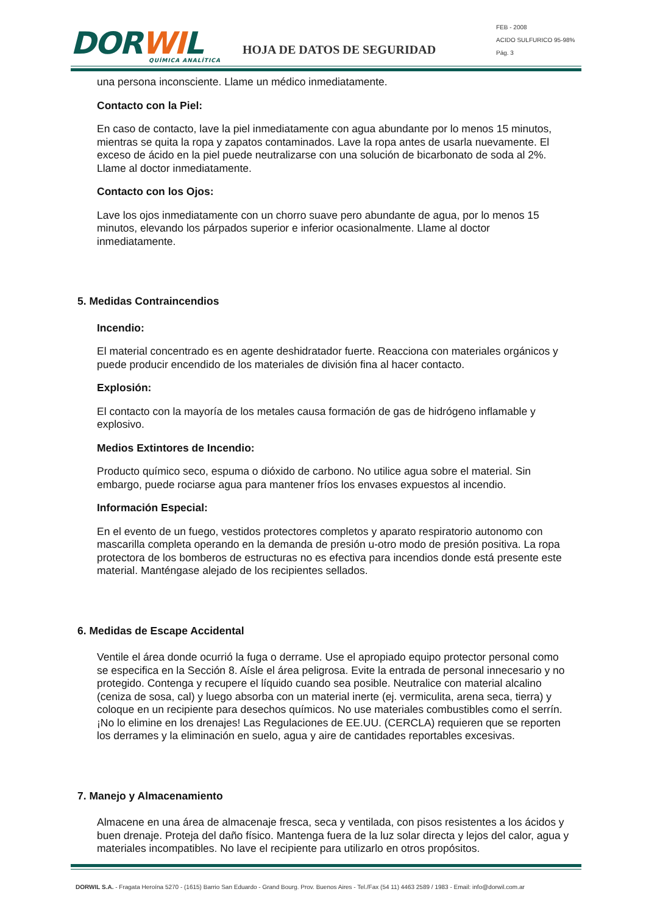DORWIL
QUÍMICA ANALÍTICA
HOJA DE DATOS DE SEGURIDAD
FEB - 2008
ACIDO SULFURICO 95-98%
Pág. 3
una persona inconsciente. Llame un médico inmediatamente.
Contacto con la Piel:
En caso de contacto, lave la piel inmediatamente con agua abundante por lo menos 15 minutos, mientras se quita la ropa y zapatos contaminados. Lave la ropa antes de usarla nuevamente. El exceso de ácido en la piel puede neutralizarse con una solución de bicarbonato de soda al 2%. Llame al doctor inmediatamente.
Contacto con los Ojos:
Lave los ojos inmediatamente con un chorro suave pero abundante de agua, por lo menos 15 minutos, elevando los párpados superior e inferior ocasionalmente. Llame al doctor inmediatamente.
5. Medidas Contraincendios
Incendio:
El material concentrado es en agente deshidratador fuerte. Reacciona con materiales orgánicos y puede producir encendido de los materiales de división fina al hacer contacto.
Explosión:
El contacto con la mayoría de los metales causa formación de gas de hidrógeno inflamable y explosivo.
Medios Extintores de Incendio:
Producto químico seco, espuma o dióxido de carbono. No utilice agua sobre el material. Sin embargo, puede rociarse agua para mantener fríos los envases expuestos al incendio.
Información Especial:
En el evento de un fuego, vestidos protectores completos y aparato respiratorio autonomo con mascarilla completa operando en la demanda de presión u-otro modo de presión positiva. La ropa protectora de los bomberos de estructuras no es efectiva para incendios donde está presente este material. Manténgase alejado de los recipientes sellados.
6. Medidas de Escape Accidental
Ventile el área donde ocurrió la fuga o derrame. Use el apropiado equipo protector personal como se especifica en la Sección 8. Aísle el área peligrosa. Evite la entrada de personal innecesario y no protegido. Contenga y recupere el líquido cuando sea posible. Neutralice con material alcalino (ceniza de sosa, cal) y luego absorba con un material inerte (ej. vermiculita, arena seca, tierra) y coloque en un recipiente para desechos químicos. No use materiales combustibles como el serrín. ¡No lo elimine en los drenajes! Las Regulaciones de EE.UU. (CERCLA) requieren que se reporten los derrames y la eliminación en suelo, agua y aire de cantidades reportables excesivas.
7. Manejo y Almacenamiento
Almacene en una área de almacenaje fresca, seca y ventilada, con pisos resistentes a los ácidos y buen drenaje. Proteja del daño físico. Mantenga fuera de la luz solar directa y lejos del calor, agua y materiales incompatibles. No lave el recipiente para utilizarlo en otros propósitos.
DORWIL S.A. - Fragata Heroína 5270 - (1615) Barrio San Eduardo - Grand Bourg. Prov. Buenos Aires - Tel./Fax (54 11) 4463 2589 / 1983 - Email: info@dorwil.com.ar